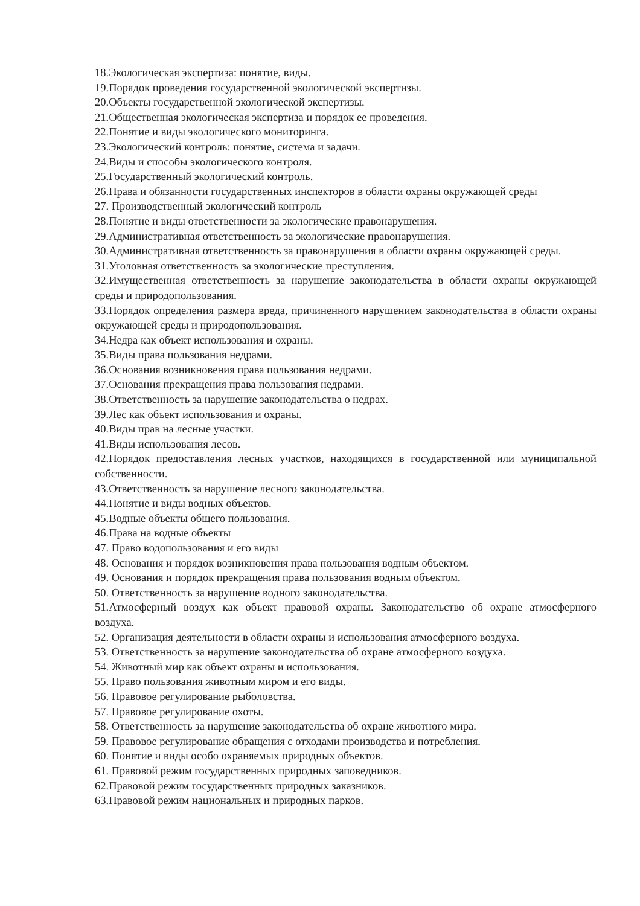18.Экологическая экспертиза: понятие, виды.
19.Порядок проведения государственной экологической экспертизы.
20.Объекты государственной экологической экспертизы.
21.Общественная экологическая экспертиза и порядок ее проведения.
22.Понятие и виды экологического мониторинга.
23.Экологический контроль: понятие, система и задачи.
24.Виды и способы экологического контроля.
25.Государственный экологический контроль.
26.Права и обязанности государственных инспекторов в области охраны окружающей среды
27. Производственный экологический контроль
28.Понятие и виды ответственности за экологические правонарушения.
29.Административная ответственность за экологические правонарушения.
30.Административная ответственность за правонарушения в области охраны окружающей среды.
31.Уголовная ответственность за экологические преступления.
32.Имущественная ответственность за нарушение законодательства в области охраны окружающей среды и природопользования.
33.Порядок определения размера вреда, причиненного нарушением законодательства в области охраны окружающей среды и природопользования.
34.Недра как объект использования и охраны.
35.Виды права пользования недрами.
36.Основания возникновения права пользования недрами.
37.Основания прекращения права пользования недрами.
38.Ответственность за нарушение законодательства о недрах.
39.Лес как объект использования и охраны.
40.Виды прав на лесные участки.
41.Виды использования лесов.
42.Порядок предоставления лесных участков, находящихся в государственной или муниципальной собственности.
43.Ответственность за нарушение лесного законодательства.
44.Понятие и виды водных объектов.
45.Водные объекты общего пользования.
46.Права на водные объекты
47. Право водопользования и его виды
48. Основания и порядок возникновения права пользования водным объектом.
49. Основания и порядок прекращения права пользования водным объектом.
50. Ответственность за нарушение водного законодательства.
51.Атмосферный воздух как объект правовой охраны. Законодательство об охране атмосферного воздуха.
52. Организация деятельности в области охраны и использования атмосферного воздуха.
53. Ответственность за нарушение законодательства об охране атмосферного воздуха.
54. Животный мир как объект охраны и использования.
55. Право пользования животным миром и его виды.
56. Правовое регулирование рыболовства.
57. Правовое регулирование охоты.
58. Ответственность за нарушение законодательства об охране животного мира.
59. Правовое регулирование обращения с отходами производства и потребления.
60. Понятие и виды особо охраняемых природных объектов.
61. Правовой режим государственных природных заповедников.
62.Правовой режим государственных природных заказников.
63.Правовой режим национальных и природных парков.